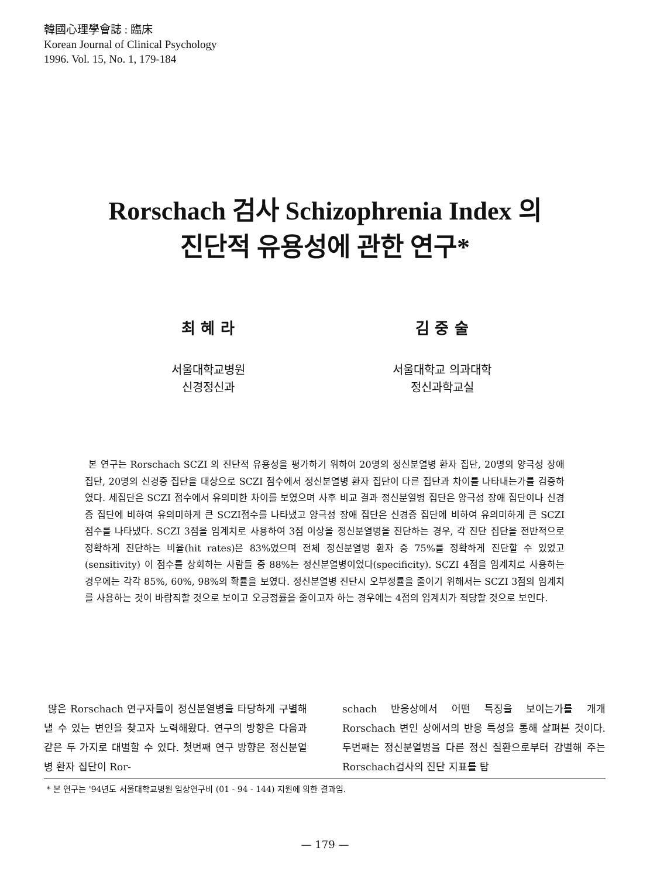韓國心理學會誌 : 臨床
Korean Journal of Clinical Psychology
1996. Vol. 15, No. 1, 179-184
Rorschach 검사 Schizophrenia Index 의
진단적 유용성에 관한 연구*
최 혜 라
서울대학교병원
신경정신과
김 중 술
서울대학교 의과대학
정신과학교실
본 연구는 Rorschach SCZI 의 진단적 유용성을 평가하기 위하여 20명의 정신분열병 환자 집단, 20명의 양극성 장애 집단, 20명의 신경증 집단을 대상으로 SCZI 점수에서 정신분열병 환자 집단이 다른 집단과 차이를 나타내는가를 검증하였다. 세집단은 SCZI 점수에서 유의미한 차이를 보였으며 사후 비교 결과 정신분열병 집단은 양극성 장애 집단이나 신경증 집단에 비하여 유의미하게 큰 SCZI점수를 나타냈고 양극성 장애 집단은 신경증 집단에 비하여 유의미하게 큰 SCZI 점수를 나타냈다. SCZI 3점을 임계치로 사용하여 3점 이상을 정신분열병을 진단하는 경우, 각 진단 집단을 전반적으로 정확하게 진단하는 비율(hit rates)은 83%였으며 전체 정신분열병 환자 중 75%를 정확하게 진단할 수 있었고 (sensitivity) 이 점수를 상회하는 사람들 중 88%는 정신분열병이었다(specificity). SCZI 4점을 임계치로 사용하는 경우에는 각각 85%, 60%, 98%의 확률을 보였다. 정신분열병 진단시 오부정률을 줄이기 위해서는 SCZI 3점의 임계치를 사용하는 것이 바람직할 것으로 보이고 오긍정률을 줄이고자 하는 경우에는 4점의 임계치가 적당할 것으로 보인다.
많은 Rorschach 연구자들이 정신분열병을 타당하게 구별해 낼 수 있는 변인을 찾고자 노력해왔다. 연구의 방향은 다음과 같은 두 가지로 대별할 수 있다. 첫번째 연구 방향은 정신분열병 환자 집단이 Ror-
schach 반응상에서 어떤 특징을 보이는가를 개개 Rorschach 변인 상에서의 반응 특성을 통해 살펴본 것이다. 두번째는 정신분열병을 다른 정신 질환으로부터 감별해 주는 Rorschach검사의 진단 지표를 탐
* 본 연구는 '94년도 서울대학교병원 임상연구비 (01 - 94 - 144) 지원에 의한 결과임.
— 179 —